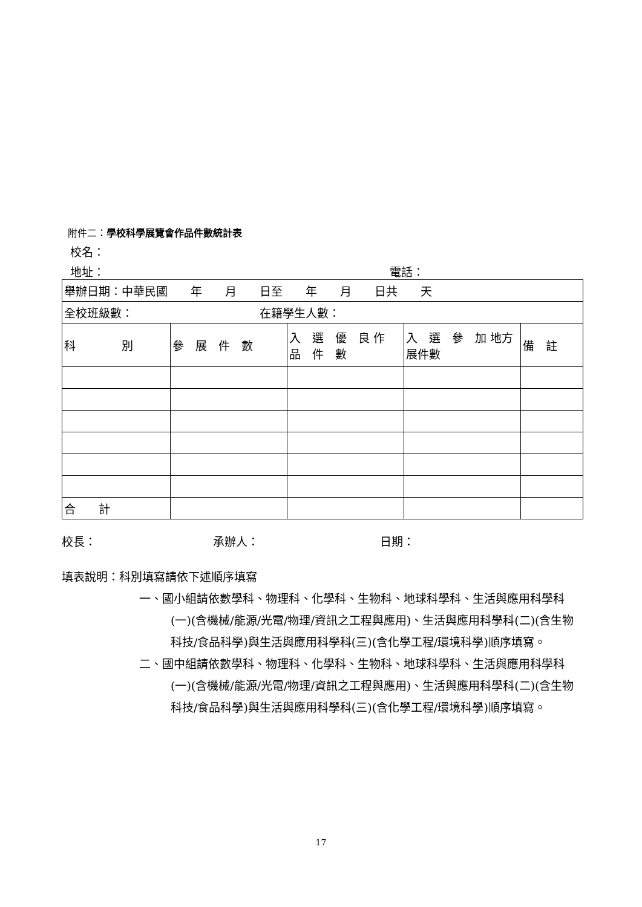附件二：學校科學展覽會作品件數統計表
校名：
地址： 電話：
| 舉辦日期：中華民國 年 月 日至 年 月 日共 天 | | | | |
| 全校班級數： 在籍學生人數： | | | | |
| 科 別 | 參 展 件 數 | 入 選 優 良 作 品 件 數 | 入 選 參 加 地方展件數 | 備 註 |
| 合 計 | | | | |
校長： 承辦人： 日期：
填表說明：科別填寫請依下述順序填寫
一、國小組請依數學科、物理科、化學科、生物科、地球科學科、生活與應用科學科(一)(含機械/能源/光電/物理/資訊之工程與應用)、生活與應用科學科(二)(含生物科技/食品科學)與生活與應用科學科(三)(含化學工程/環境科學)順序填寫。
二、國中組請依數學科、物理科、化學科、生物科、地球科學科、生活與應用科學科(一)(含機械/能源/光電/物理/資訊之工程與應用)、生活與應用科學科(二)(含生物科技/食品科學)與生活與應用科學科(三)(含化學工程/環境科學)順序填寫。
17